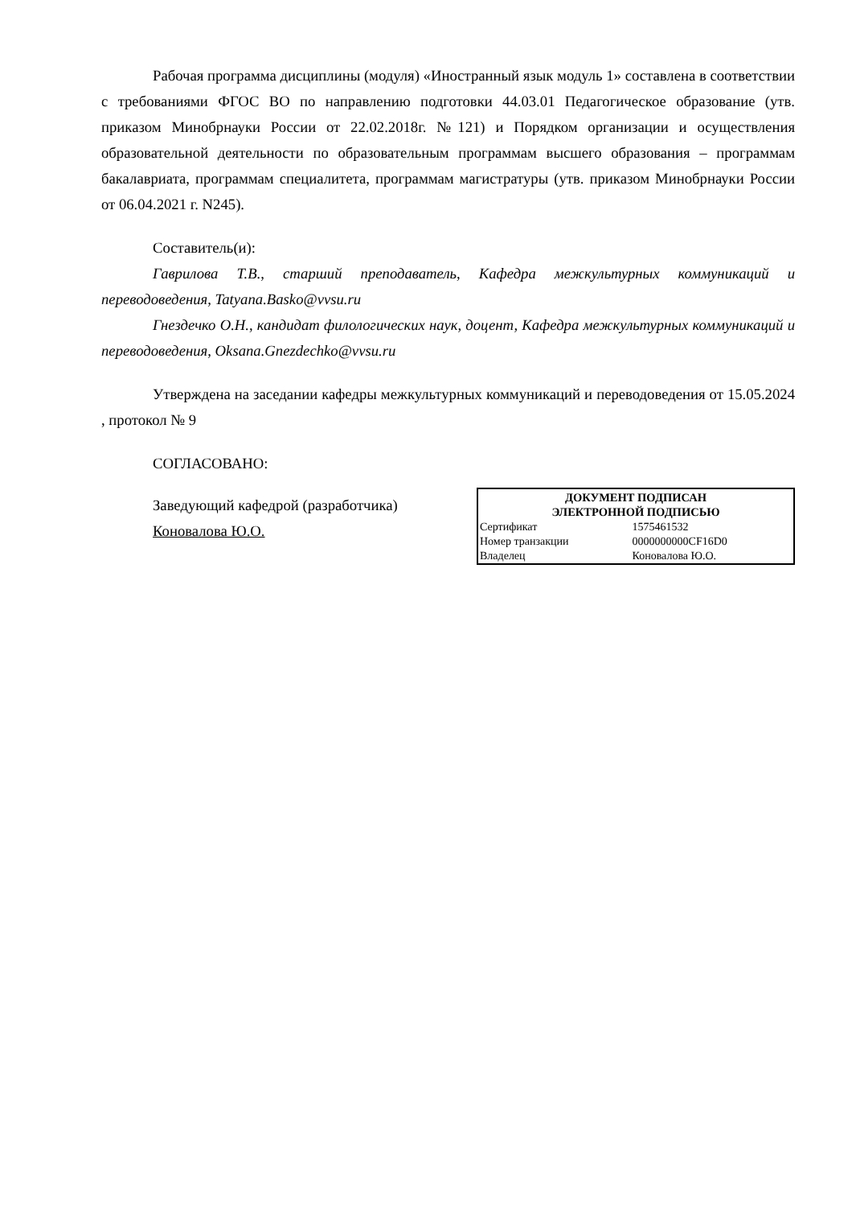Рабочая программа дисциплины (модуля) «Иностранный язык модуль 1» составлена в соответствии с требованиями ФГОС ВО по направлению подготовки 44.03.01 Педагогическое образование (утв. приказом Минобрнауки России от 22.02.2018г. №121) и Порядком организации и осуществления образовательной деятельности по образовательным программам высшего образования – программам бакалавриата, программам специалитета, программам магистратуры (утв. приказом Минобрнауки России от 06.04.2021 г. N245).
Составитель(и):
Гаврилова Т.В., старший преподаватель, Кафедра межкультурных коммуникаций и переводоведения, Tatyana.Basko@vvsu.ru
Гнездечко О.Н., кандидат филологических наук, доцент, Кафедра межкультурных коммуникаций и переводоведения, Oksana.Gnezdechko@vvsu.ru
Утверждена на заседании кафедры межкультурных коммуникаций и переводоведения от 15.05.2024 , протокол № 9
СОГЛАСОВАНО:
Заведующий кафедрой (разработчика)
Коновалова Ю.О.
| ДОКУМЕНТ ПОДПИСАН ЭЛЕКТРОННОЙ ПОДПИСЬЮ | |
| --- | --- |
| Сертификат | 1575461532 |
| Номер транзакции | 0000000000CF16D0 |
| Владелец | Коновалова Ю.О. |